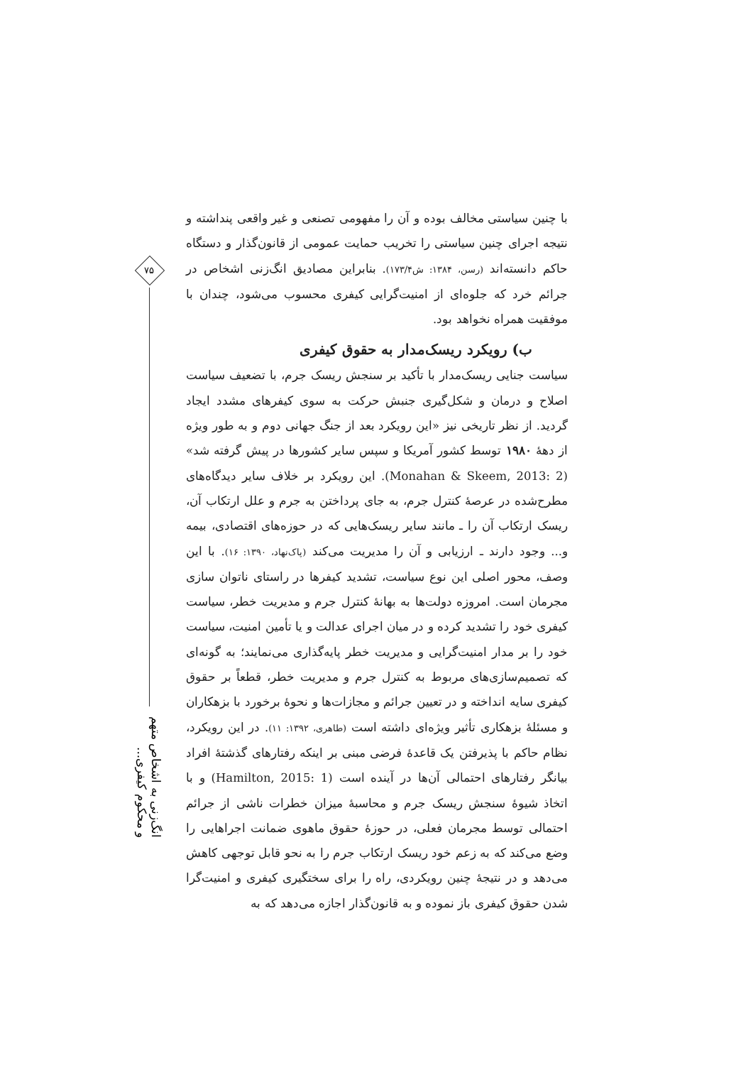با چنین سیاستی مخالف بوده و آن را مفهومی تصنعی و غیر واقعی پنداشته و نتیجه اجرای چنین سیاستی را تخریب حمایت عمومی از قانون‌گذار و دستگاه حاکم دانسته‌اند (رسن، ۱۳۸۴: ش۱۷۳/۴). بنابراین مصادیق انگ‌زنی اشخاص در جرائم خرد که جلوه‌ای از امنیت‌گرایی کیفری محسوب می‌شود، چندان با موفقیت همراه نخواهد بود.
ب) رویکرد ریسک‌مدار به حقوق کیفری
سیاست جنایی ریسک‌مدار با تأکید بر سنجش ریسک جرم، با تضعیف سیاست اصلاح و درمان و شکل‌گیری جنبش حرکت به سوی کیفرهای مشدد ایجاد گردید. از نظر تاریخی نیز «این رویکرد بعد از جنگ جهانی دوم و به طور ویژه از دهۀ ۱۹۸۰ توسط کشور آمریکا و سپس سایر کشورها در پیش گرفته شد» (Monahan & Skeem, 2013: 2). این رویکرد بر خلاف سایر دیدگاه‌های مطرح‌شده در عرصۀ کنترل جرم، به جای پرداختن به جرم و علل ارتکاب آن، ریسک ارتکاب آن را ـ مانند سایر ریسک‌هایی که در حوزه‌های اقتصادی، بیمه و... وجود دارند ـ ارزیابی و آن را مدیریت می‌کند (پاک‌نهاد، ۱۳۹۰: ۱۶). با این وصف، محور اصلی این نوع سیاست، تشدید کیفرها در راستای ناتوان سازی مجرمان است. امروزه دولت‌ها به بهانۀ کنترل جرم و مدیریت خطر، سیاست کیفری خود را تشدید کرده و در میان اجرای عدالت و یا تأمین امنیت، سیاست خود را بر مدار امنیت‌گرایی و مدیریت خطر پایه‌گذاری می‌نمایند؛ به گونه‌ای که تصمیم‌سازی‌های مربوط به کنترل جرم و مدیریت خطر، قطعاً بر حقوق کیفری سایه انداخته و در تعیین جرائم و مجازات‌ها و نحوۀ برخورد با بزهکاران و مسئلۀ بزهکاری تأثیر ویژه‌ای داشته است (طاهری، ۱۳۹۲: ۱۱). در این رویکرد، نظام حاکم با پذیرفتن یک قاعدۀ فرضی مبنی بر اینکه رفتارهای گذشتۀ افراد بیانگر رفتارهای احتمالی آن‌ها در آینده است (Hamilton, 2015: 1) و با اتخاذ شیوۀ سنجش ریسک جرم و محاسبۀ میزان خطرات ناشی از جرائم احتمالی توسط مجرمان فعلی، در حوزۀ حقوق ماهوی ضمانت اجراهایی را وضع می‌کند که به زعم خود ریسک ارتکاب جرم را به نحو قابل توجهی کاهش می‌دهد و در نتیجۀ چنین رویکردی، راه را برای سختگیری کیفری و امنیت‌گرا شدن حقوق کیفری باز نموده و به قانون‌گذار اجازه می‌دهد که به
۷۵
انگ‌زنی به اشخاص متهم و محکوم کیفری...